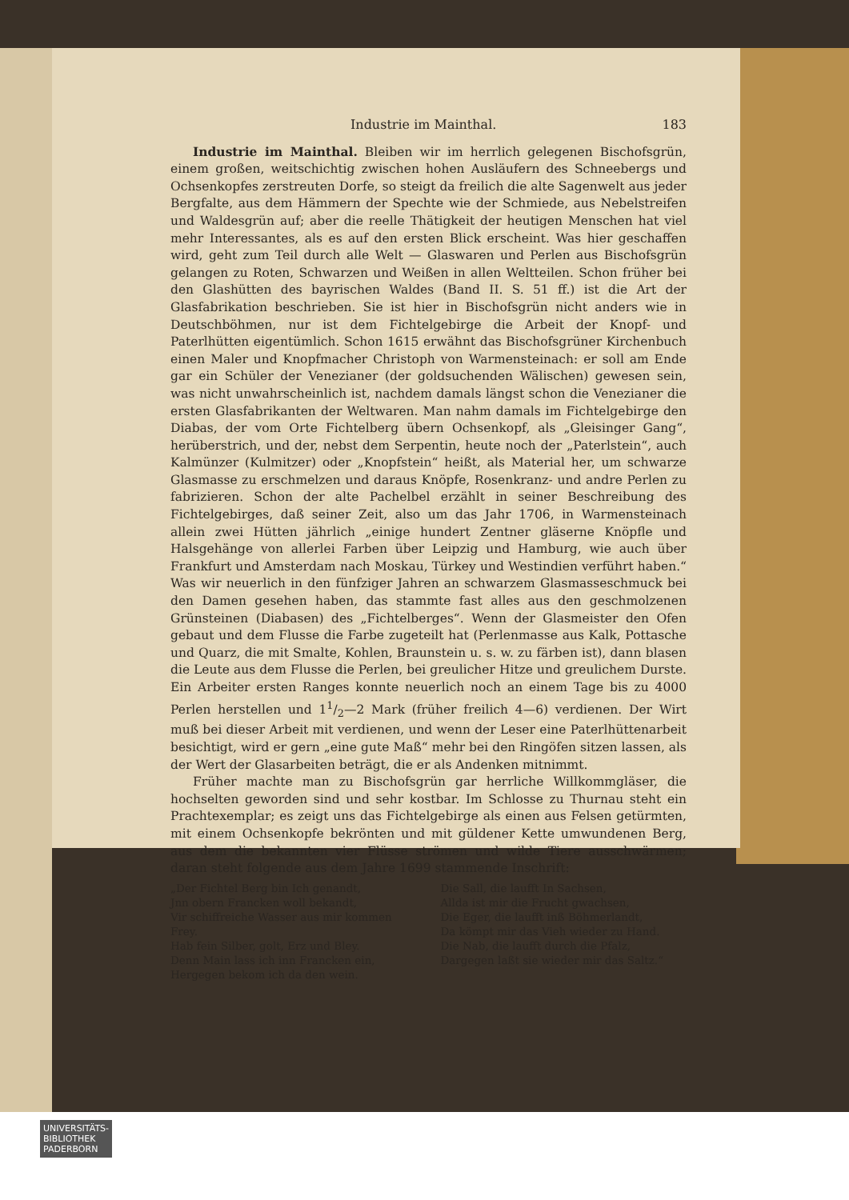Industrie im Mainthal. 183
Industrie im Mainthal. Bleiben wir im herrlich gelegenen Bischofsgrün, einem großen, weitschichtig zwischen hohen Ausläufern des Schneebergs und Ochsenkopfes zerstreuten Dorfe, so steigt da freilich die alte Sagenwelt aus jeder Bergfalte, aus dem Hämmern der Spechte wie der Schmiede, aus Nebelstreifen und Waldesgrün auf; aber die reelle Thätigkeit der heutigen Menschen hat viel mehr Interessantes, als es auf den ersten Blick erscheint. Was hier geschaffen wird, geht zum Teil durch alle Welt — Glaswaren und Perlen aus Bischofsgrün gelangen zu Roten, Schwarzen und Weißen in allen Weltteilen. Schon früher bei den Glashütten des bayrischen Waldes (Band II. S. 51 ff.) ist die Art der Glasfabrikation beschrieben. Sie ist hier in Bischofsgrün nicht anders wie in Deutschböhmen, nur ist dem Fichtelgebirge die Arbeit der Knopf- und Paterlhütten eigentümlich. Schon 1615 erwähnt das Bischofsgrüner Kirchenbuch einen Maler und Knopfmacher Christoph von Warmensteinach: er soll am Ende gar ein Schüler der Venezianer (der goldsuchenden Wälischen) gewesen sein, was nicht unwahrscheinlich ist, nachdem damals längst schon die Venezianer die ersten Glasfabrikanten der Weltwaren. Man nahm damals im Fichtelgebirge den Diabas, der vom Orte Fichtelberg übern Ochsenkopf, als „Gleisinger Gang“, herüberstrich, und der, nebst dem Serpentin, heute noch der „Paterlstein“, auch Kalmünzer (Kulmitzer) oder „Knopfstein“ heißt, als Material her, um schwarze Glasmasse zu erschmelzen und daraus Knöpfe, Rosenkranz- und andre Perlen zu fabrizieren. Schon der alte Pachelbel erzählt in seiner Beschreibung des Fichtelgebirges, daß seiner Zeit, also um das Jahr 1706, in Warmensteinach allein zwei Hütten jährlich „einige hundert Zentner gläserne Knöpfle und Halsgehänge von allerlei Farben über Leipzig und Hamburg, wie auch über Frankfurt und Amsterdam nach Moskau, Türkey und Westindien verführt haben.“ Was wir neuerlich in den fünfziger Jahren an schwarzem Glasmasseschmuck bei den Damen gesehen haben, das stammte fast alles aus den geschmolzenen Grünsteinen (Diabasen) des „Fichtelberges“. Wenn der Glasmeister den Ofen gebaut und dem Flusse die Farbe zugeteilt hat (Perlenmasse aus Kalk, Pottasche und Quarz, die mit Smalte, Kohlen, Braunstein u. s. w. zu färben ist), dann blasen die Leute aus dem Flusse die Perlen, bei greulicher Hitze und greulichem Durste. Ein Arbeiter ersten Ranges konnte neuerlich noch an einem Tage bis zu 4000 Perlen herstellen und 11/2—2 Mark (früher freilich 4—6) verdienen. Der Wirt muß bei dieser Arbeit mit verdienen, und wenn der Leser eine Paterlhüttenarbeit besichtigt, wird er gern „eine gute Maß“ mehr bei den Ringöfen sitzen lassen, als der Wert der Glasarbeiten beträgt, die er als Andenken mitnimmt.
Früher machte man zu Bischofsgrün gar herrliche Willkommgläser, die hochselten geworden sind und sehr kostbar. Im Schlosse zu Thurnau steht ein Prachtexemplar; es zeigt uns das Fichtelgebirge als einen aus Felsen getürmten, mit einem Ochsenkopfe bekrönten und mit güldener Kette umwundenen Berg, aus dem die bekannten vier Flüsse strömen und wilde Tiere ausschwärmen; daran steht folgende aus dem Jahre 1699 stammende Inschrift:
„Der Fichtel Berg bin Ich genandt,
Jnn obern Francken woll bekandt,
Vir schiffreiche Wasser aus mir kommen Frey.
Hab fein Silber, golt, Erz und Bley.
Denn Main lass ich inn Francken ein,
Hergegen bekom ich da den wein.
Die Sall, die laufft In Sachsen,
Allda ist mir die Frucht gwachsen,
Die Eger, die laufft inß Böhmerlandt,
Da kömpt mir das Vieh wieder zu Hand.
Die Nab, die laufft durch die Pfalz,
Dargegen laßt sie wieder mir das Saltz.“
UNIVERSITÄTS-
BIBLIOTHEK
PADERBORN